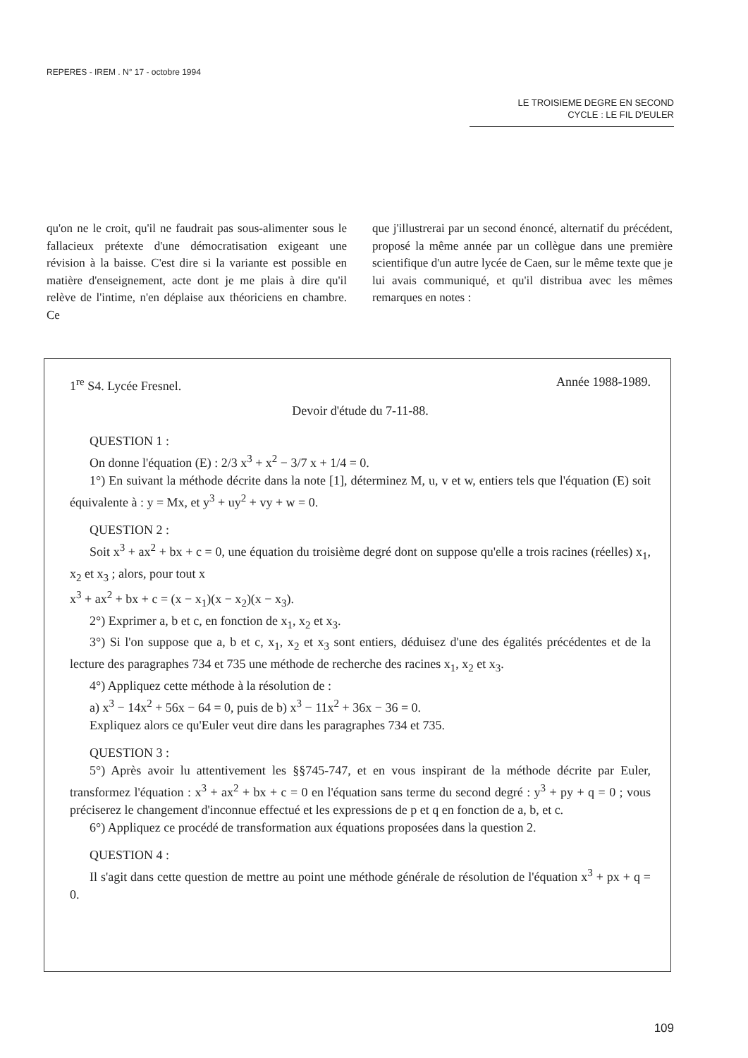REPERES - IREM . N° 17 - octobre 1994
LE TROISIEME DEGRE EN SECOND
CYCLE : LE FIL D'EULER
qu'on ne le croit, qu'il ne faudrait pas sous-alimenter sous le fallacieux prétexte d'une démocratisation exigeant une révision à la baisse. C'est dire si la variante est possible en matière d'enseignement, acte dont je me plais à dire qu'il relève de l'intime, n'en déplaise aux théoriciens en chambre. Ce
que j'illustrerai par un second énoncé, alternatif du précédent, proposé la même année par un collègue dans une première scientifique d'un autre lycée de Caen, sur le même texte que je lui avais communiqué, et qu'il distribua avec les mêmes remarques en notes :
1<sup>re</sup> S4. Lycée Fresnel. Année 1988-1989.
Devoir d'étude du 7-11-88.
QUESTION 1 :
On donne l'équation (E) : 2/3 x<sup>3</sup> + x<sup>2</sup> − 3/7 x + 1/4 = 0.
1°) En suivant la méthode décrite dans la note [1], déterminez M, u, v et w, entiers tels que l'équation (E) soit équivalente à : y = Mx, et y<sup>3</sup> + uy<sup>2</sup> + vy + w = 0.
QUESTION 2 :
Soit x<sup>3</sup> + ax<sup>2</sup> + bx + c = 0, une équation du troisième degré dont on suppose qu'elle a trois racines (réelles) x<sub>1</sub>, x<sub>2</sub> et x<sub>3</sub> ; alors, pour tout x
x<sup>3</sup> + ax<sup>2</sup> + bx + c = (x − x<sub>1</sub>)(x − x<sub>2</sub>)(x − x<sub>3</sub>).
2°) Exprimer a, b et c, en fonction de x<sub>1</sub>, x<sub>2</sub> et x<sub>3</sub>.
3°) Si l'on suppose que a, b et c, x<sub>1</sub>, x<sub>2</sub> et x<sub>3</sub> sont entiers, déduisez d'une des égalités précédentes et de la lecture des paragraphes 734 et 735 une méthode de recherche des racines x<sub>1</sub>, x<sub>2</sub> et x<sub>3</sub>.
4°) Appliquez cette méthode à la résolution de :
a) x<sup>3</sup> − 14x<sup>2</sup> + 56x − 64 = 0, puis de b) x<sup>3</sup> − 11x<sup>2</sup> + 36x − 36 = 0.
Expliquez alors ce qu'Euler veut dire dans les paragraphes 734 et 735.
QUESTION 3 :
5°) Après avoir lu attentivement les §§745-747, et en vous inspirant de la méthode décrite par Euler, transformez l'équation : x<sup>3</sup> + ax<sup>2</sup> + bx + c = 0 en l'équation sans terme du second degré : y<sup>3</sup> + py + q = 0 ; vous préciserez le changement d'inconnue effectué et les expressions de p et q en fonction de a, b, et c.
6°) Appliquez ce procédé de transformation aux équations proposées dans la question 2.
QUESTION 4 :
Il s'agit dans cette question de mettre au point une méthode générale de résolution de l'équation x<sup>3</sup> + px + q = 0.
109